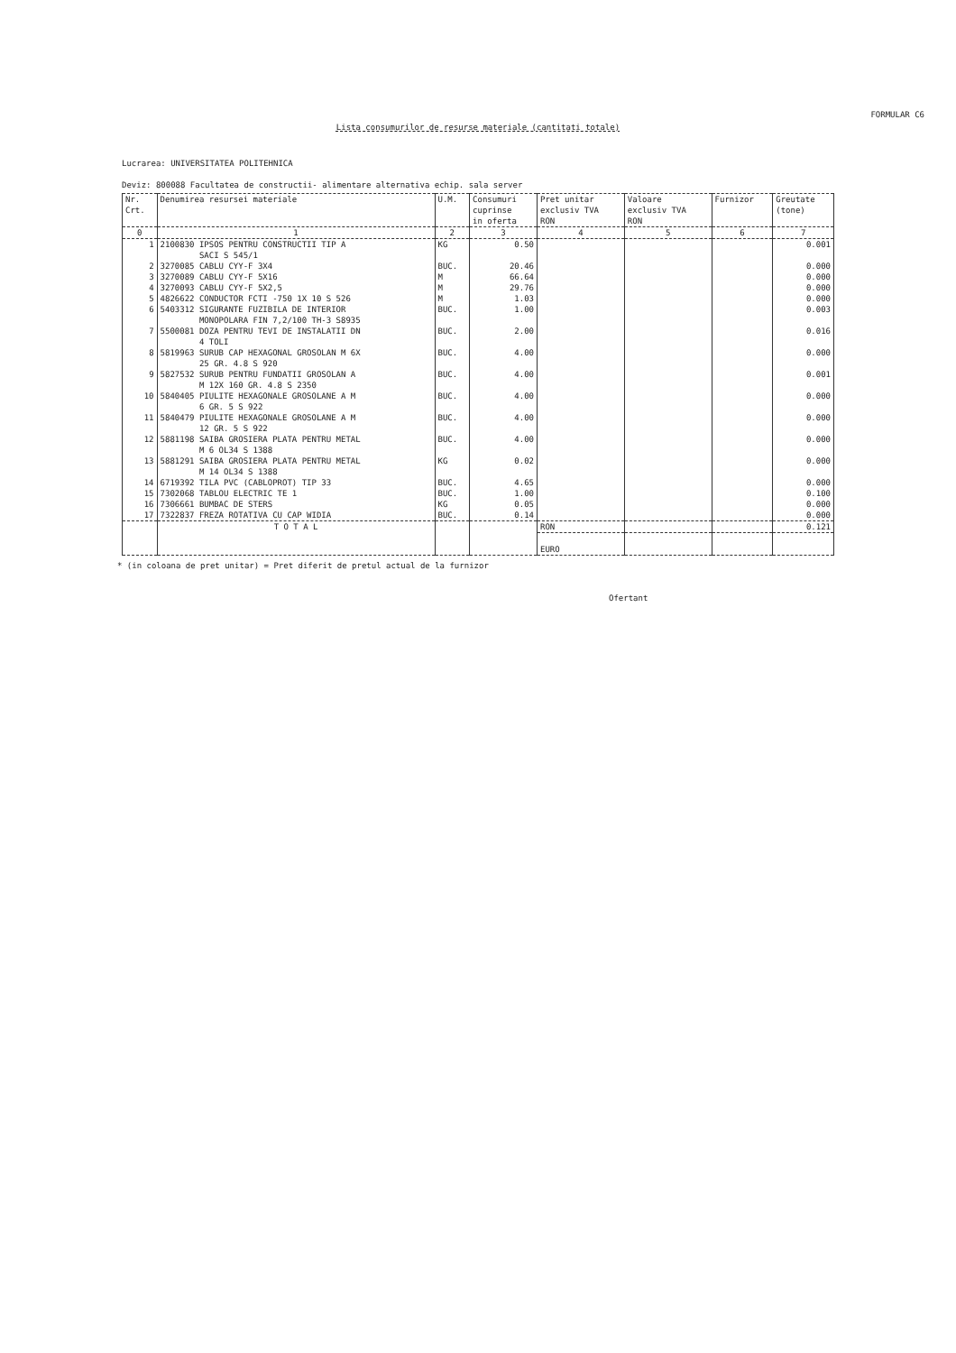FORMULAR C6
Lista consumurilor de resurse materiale (cantitati totale)
Lucrarea: UNIVERSITATEA POLITEHNICA
Deviz: 800088 Facultatea de constructii- alimentare alternativa echip. sala server
| Nr. Crt. | Denumirea resursei materiale | U.M. | Consumuri cuprinse in oferta | Pret unitar exclusiv TVA RON | Valoare exclusiv TVA RON | Furnizor | Greutate (tone) |
| --- | --- | --- | --- | --- | --- | --- | --- |
| 0 | 1 | 2 | 3 | 4 | 5 | 6 | 7 |
| 1 | 2100830 IPSOS PENTRU CONSTRUCTII TIP A SACI S 545/1 | KG | 0.50 | | | | 0.001 |
| 2 | 3270085 CABLU CYY-F 3X4 | BUC. | 20.46 | | | | 0.000 |
| 3 | 3270089 CABLU CYY-F 5X16 | M | 66.64 | | | | 0.000 |
| 4 | 3270093 CABLU CYY-F 5X2,5 | M | 29.76 | | | | 0.000 |
| 5 | 4826622 CONDUCTOR FCTI -750 1X 10 S 526 | M | 1.03 | | | | 0.000 |
| 6 | 5403312 SIGURANTE FUZIBILA DE INTERIOR MONOPOLARA FIN 7,2/100 TH-3 S8935 | BUC. | 1.00 | | | | 0.003 |
| 7 | 5500081 DOZA PENTRU TEVI DE INSTALATII DN 4 TOLI | BUC. | 2.00 | | | | 0.016 |
| 8 | 5819963 SURUB CAP HEXAGONAL GROSOLAN M 6X 25 GR. 4.8 S 920 | BUC. | 4.00 | | | | 0.000 |
| 9 | 5827532 SURUB PENTRU FUNDATII GROSOLAN A M 12X 160 GR. 4.8 S 2350 | BUC. | 4.00 | | | | 0.001 |
| 10 | 5840405 PIULITE HEXAGONALE GROSOLANE A M 6 GR. 5 S 922 | BUC. | 4.00 | | | | 0.000 |
| 11 | 5840479 PIULITE HEXAGONALE GROSOLANE A M 12 GR. 5 S 922 | BUC. | 4.00 | | | | 0.000 |
| 12 | 5881198 SAIBA GROSIERA PLATA PENTRU METAL M 6 OL34 S 1388 | BUC. | 4.00 | | | | 0.000 |
| 13 | 5881291 SAIBA GROSIERA PLATA PENTRU METAL M 14 OL34 S 1388 | KG | 0.02 | | | | 0.000 |
| 14 | 6719392 TILA PVC (CABLOPROT) TIP 33 | BUC. | 4.65 | | | | 0.000 |
| 15 | 7302068 TABLOU ELECTRIC TE 1 | BUC. | 1.00 | | | | 0.100 |
| 16 | 7306661 BUMBAC DE STERS | KG | 0.05 | | | | 0.000 |
| 17 | 7322837 FREZA ROTATIVA CU CAP WIDIA | BUC. | 0.14 | | | | 0.000 |
| | T O T A L | | | RON | | | 0.121 |
| | | | | EURO | | | |
* (in coloana de pret unitar) = Pret diferit de pretul actual de la furnizor
Ofertant